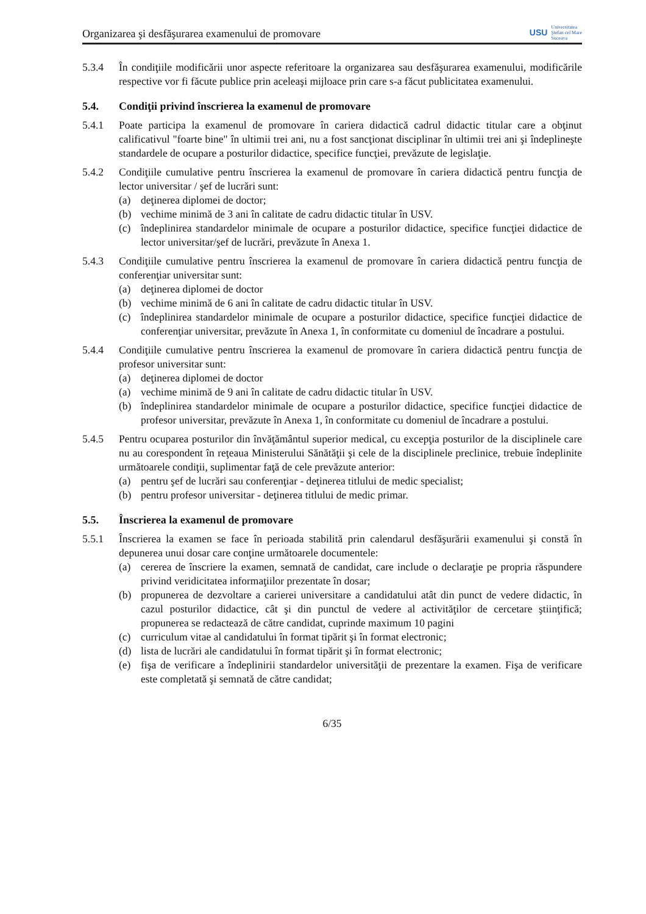Organizarea şi desfăşurarea examenului de promovare
USU Universitatea
Ştefan cel Mare
Suceava
5.3.4 În condiţiile modificării unor aspecte referitoare la organizarea sau desfăşurarea examenului, modificările respective vor fi făcute publice prin aceleaşi mijloace prin care s-a făcut publicitatea examenului.
5.4. Condiţii privind înscrierea la examenul de promovare
5.4.1 Poate participa la examenul de promovare în cariera didactică cadrul didactic titular care a obţinut calificativul "foarte bine" în ultimii trei ani, nu a fost sancţionat disciplinar în ultimii trei ani şi îndeplineşte standardele de ocupare a posturilor didactice, specifice funcţiei, prevăzute de legislaţie.
5.4.2 Condiţiile cumulative pentru înscrierea la examenul de promovare în cariera didactică pentru funcţia de lector universitar / şef de lucrări sunt:
(a) deţinerea diplomei de doctor;
(b) vechime minimă de 3 ani în calitate de cadru didactic titular în USV.
(c) îndeplinirea standardelor minimale de ocupare a posturilor didactice, specifice funcţiei didactice de lector universitar/şef de lucrări, prevăzute în Anexa 1.
5.4.3 Condiţiile cumulative pentru înscrierea la examenul de promovare în cariera didactică pentru funcţia de conferenţiar universitar sunt:
(a) deţinerea diplomei de doctor
(b) vechime minimă de 6 ani în calitate de cadru didactic titular în USV.
(c) îndeplinirea standardelor minimale de ocupare a posturilor didactice, specifice funcţiei didactice de conferenţiar universitar, prevăzute în Anexa 1, în conformitate cu domeniul de încadrare a postului.
5.4.4 Condiţiile cumulative pentru înscrierea la examenul de promovare în cariera didactică pentru funcţia de profesor universitar sunt:
(a) deţinerea diplomei de doctor
(a) vechime minimă de 9 ani în calitate de cadru didactic titular în USV.
(b) îndeplinirea standardelor minimale de ocupare a posturilor didactice, specifice funcţiei didactice de profesor universitar, prevăzute în Anexa 1, în conformitate cu domeniul de încadrare a postului.
5.4.5 Pentru ocuparea posturilor din învăţământul superior medical, cu excepţia posturilor de la disciplinele care nu au corespondent în reţeaua Ministerului Sănătăţii şi cele de la disciplinele preclinice, trebuie îndeplinite următoarele condiţii, suplimentar faţă de cele prevăzute anterior:
(a) pentru şef de lucrări sau conferenţiar - deţinerea titlului de medic specialist;
(b) pentru profesor universitar - deţinerea titlului de medic primar.
5.5. Înscrierea la examenul de promovare
5.5.1 Înscrierea la examen se face în perioada stabilită prin calendarul desfăşurării examenului şi constă în depunerea unui dosar care conţine următoarele documentele:
(a) cererea de înscriere la examen, semnată de candidat, care include o declaraţie pe propria răspundere privind veridicitatea informaţiilor prezentate în dosar;
(b) propunerea de dezvoltare a carierei universitare a candidatului atât din punct de vedere didactic, în cazul posturilor didactice, cât şi din punctul de vedere al activităţilor de cercetare ştiinţifică; propunerea se redactează de către candidat, cuprinde maximum 10 pagini
(c) curriculum vitae al candidatului în format tipărit şi în format electronic;
(d) lista de lucrări ale candidatului în format tipărit şi în format electronic;
(e) fişa de verificare a îndeplinirii standardelor universităţii de prezentare la examen. Fişa de verificare este completată şi semnată de către candidat;
6/35